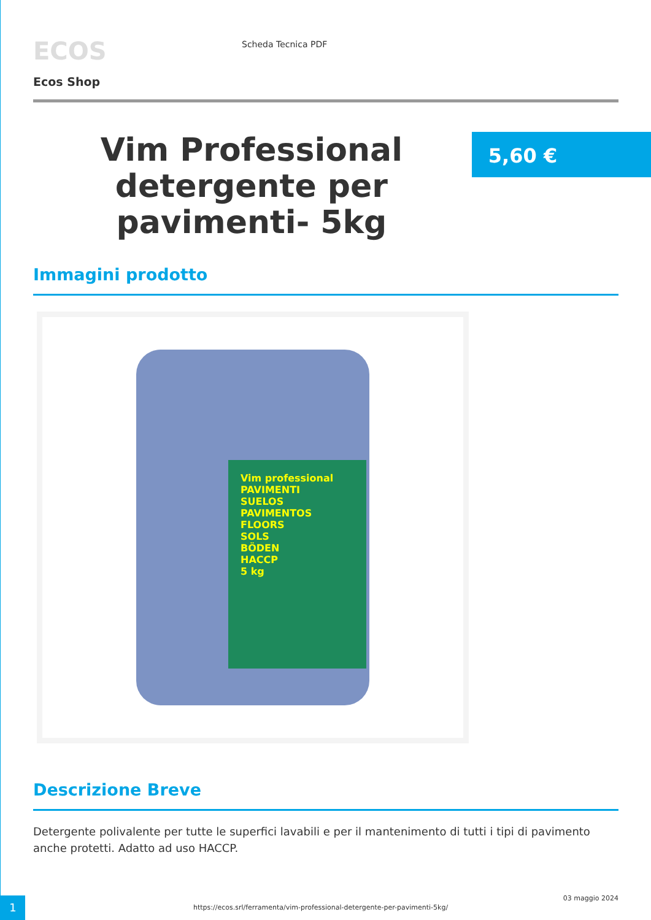ECOS
Scheda Tecnica PDF
Ecos Shop
Vim Professional detergente per pavimenti- 5kg
5,60 €
Immagini prodotto
Vim professional
PAVIMENTI
SUELOS
PAVIMENTOS
FLOORS
SOLS
BÖDEN
HACCP
5 kg
Descrizione Breve
Detergente polivalente per tutte le superfici lavabili e per il mantenimento di tutti i tipi di pavimento anche protetti. Adatto ad uso HACCP.
1
https://ecos.srl/ferramenta/vim-professional-detergente-per-pavimenti-5kg/
03 maggio 2024